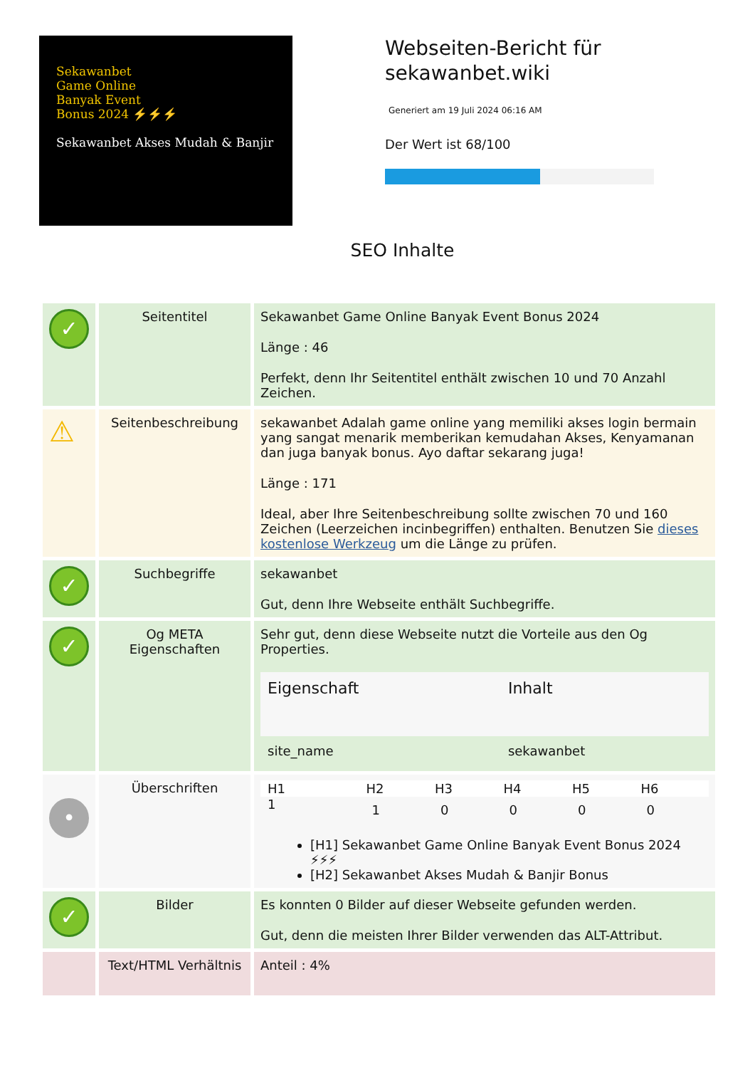Sekawanbet
Game Online
Banyak Event
Bonus 2024 ⚡⚡⚡
Sekawanbet Akses Mudah & Banjir
Webseiten-Bericht für
sekawanbet.wiki
Generiert am 19 Juli 2024 06:16 AM
Der Wert ist 68/100
SEO Inhalte
| ✓ | Seitentitel | Sekawanbet Game Online Banyak Event Bonus 2024 Länge : 46 Perfekt, denn Ihr Seitentitel enthält zwischen 10 und 70 Anzahl Zeichen. |
| ⚠ | Seitenbeschreibung | sekawanbet Adalah game online yang memiliki akses login bermain yang sangat menarik memberikan kemudahan Akses, Kenyamanan dan juga banyak bonus. Ayo daftar sekarang juga! Länge : 171 Ideal, aber Ihre Seitenbeschreibung sollte zwischen 70 und 160 Zeichen (Leerzeichen incinbegriffen) enthalten. Benutzen Sie dieses kostenlose Werkzeug um die Länge zu prüfen. |
| ✓ | Suchbegriffe | sekawanbet Gut, denn Ihre Webseite enthält Suchbegriffe. |
| ✓ | Og META Eigenschaften | Sehr gut, denn diese Webseite nutzt die Vorteile aus den Og Properties. / Eigenschaft / Inhalt / / --- / --- / / site_name / sekawanbet / |
| • | Überschriften | / H1 / H2 / H3 / H4 / H5 / H6 / / --- / --- / --- / --- / --- / --- / / 1 / 1 / 0 / 0 / 0 / 0 / [H1] Sekawanbet Game Online Banyak Event Bonus 2024 ⚡⚡⚡ [H2] Sekawanbet Akses Mudah & Banjir Bonus |
| ✓ | Bilder | Es konnten 0 Bilder auf dieser Webseite gefunden werden. Gut, denn die meisten Ihrer Bilder verwenden das ALT-Attribut. |
| | Text/HTML Verhältnis | Anteil : 4% |